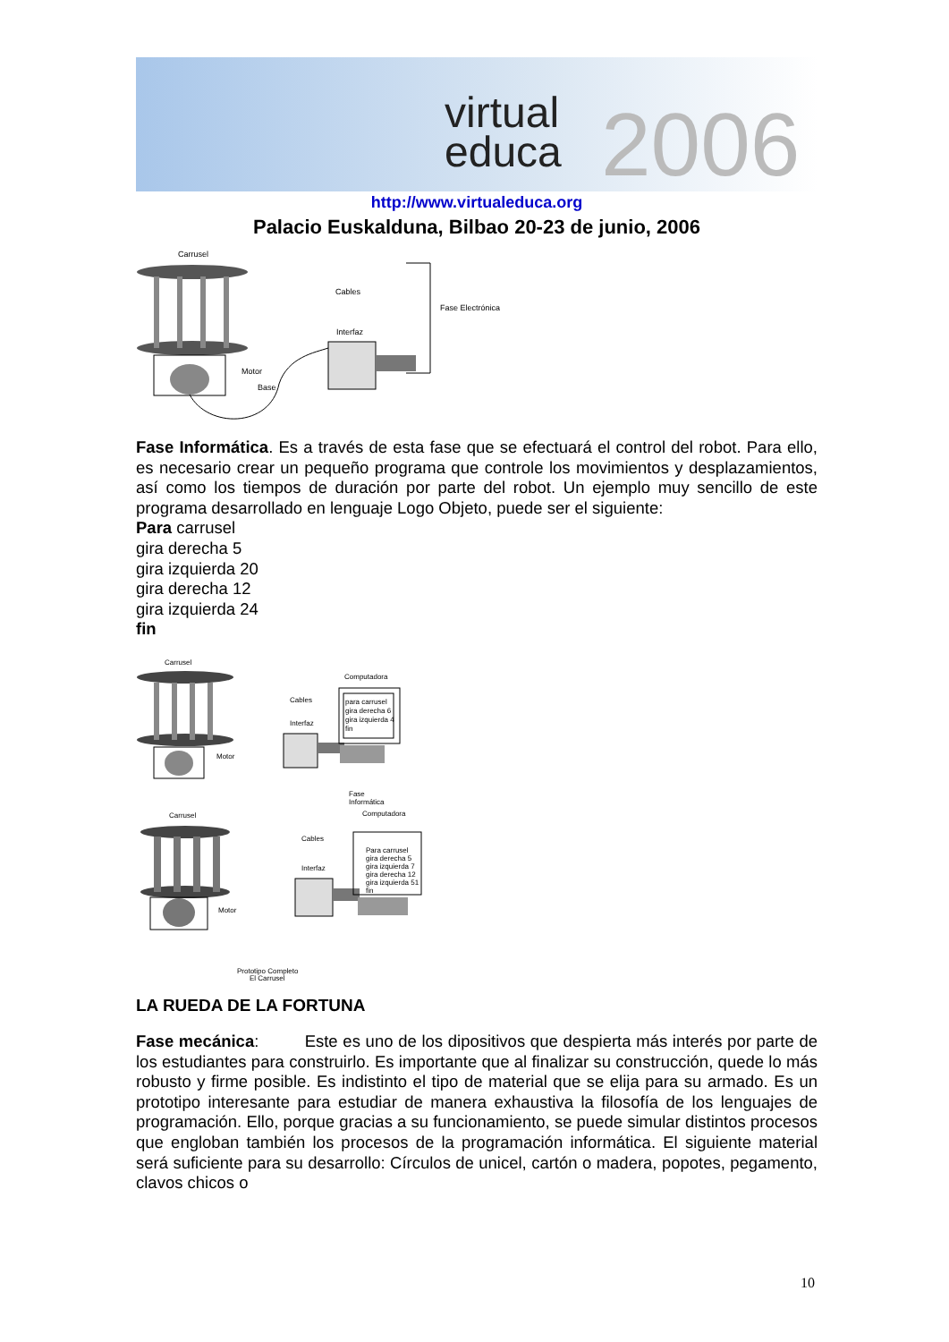virtual
educa
2006
http://www.virtualeduca.org
Palacio Euskalduna, Bilbao 20-23 de junio, 2006
Carrusel
Motor
Base
Cables
Interfaz
Fase Electrónica
Fase Informática. Es a través de esta fase que se efectuará el control del robot. Para ello, es necesario crear un pequeño programa que controle los movimientos y desplazamientos, así como los tiempos de duración por parte del robot. Un ejemplo muy sencillo de este programa desarrollado en lenguaje Logo Objeto, puede ser el siguiente:
Para carrusel
gira derecha 5
gira izquierda 20
gira derecha 12
gira izquierda 24
fin
Carrusel
Computadora
Motor
Cables
Interfaz
para carrusel
gira derecha 6
gira izquierda 4
fin
Fase
Informática
Computadora
Carrusel
Motor
Cables
Interfaz
Para carrusel
gira derecha 5
gira izquierda 7
gira derecha 12
gira izquierda 51
fin
Prototipo Completo
El Carrusel
LA RUEDA DE LA FORTUNA
Fase mecánica: Este es uno de los dipositivos que despierta más interés por parte de los estudiantes para construirlo. Es importante que al finalizar su construcción, quede lo más robusto y firme posible. Es indistinto el tipo de material que se elija para su armado. Es un prototipo interesante para estudiar de manera exhaustiva la filosofía de los lenguajes de programación. Ello, porque gracias a su funcionamiento, se puede simular distintos procesos que engloban también los procesos de la programación informática. El siguiente material será suficiente para su desarrollo: Círculos de unicel, cartón o madera, popotes, pegamento, clavos chicos o
10